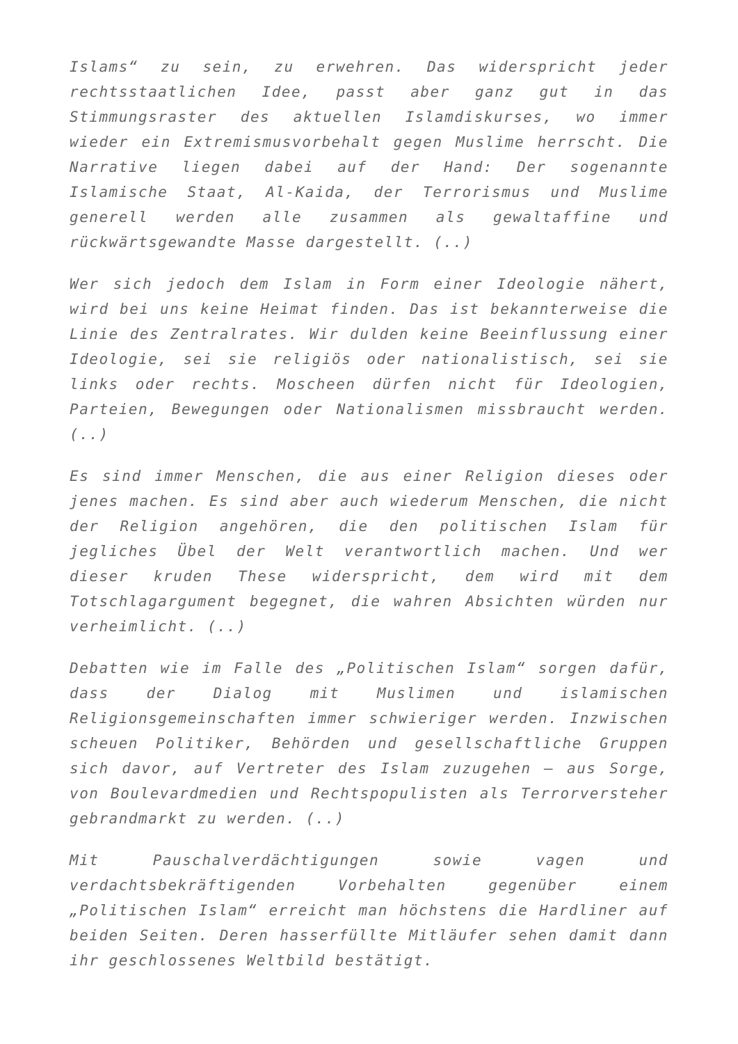Islams“ zu sein, zu erwehren. Das widerspricht jeder rechtsstaatlichen Idee, passt aber ganz gut in das Stimmungsraster des aktuellen Islamdiskurses, wo immer wieder ein Extremismusvorbehalt gegen Muslime herrscht. Die Narrative liegen dabei auf der Hand: Der sogenannte Islamische Staat, Al-Kaida, der Terrorismus und Muslime generell werden alle zusammen als gewaltaffine und rückwärtsgewandte Masse dargestellt. (..)
Wer sich jedoch dem Islam in Form einer Ideologie nähert, wird bei uns keine Heimat finden. Das ist bekannterweise die Linie des Zentralrates. Wir dulden keine Beeinflussung einer Ideologie, sei sie religiös oder nationalistisch, sei sie links oder rechts. Moscheen dürfen nicht für Ideologien, Parteien, Bewegungen oder Nationalismen missbraucht werden. (..)
Es sind immer Menschen, die aus einer Religion dieses oder jenes machen. Es sind aber auch wiederum Menschen, die nicht der Religion angehören, die den politischen Islam für jegliches Übel der Welt verantwortlich machen. Und wer dieser kruden These widerspricht, dem wird mit dem Totschlagargument begegnet, die wahren Absichten würden nur verheimlicht. (..)
Debatten wie im Falle des „Politischen Islam“ sorgen dafür, dass der Dialog mit Muslimen und islamischen Religionsgemeinschaften immer schwieriger werden. Inzwischen scheuen Politiker, Behörden und gesellschaftliche Gruppen sich davor, auf Vertreter des Islam zuzugehen – aus Sorge, von Boulevardmedien und Rechtspopulisten als Terrorversteher gebrandmarkt zu werden. (..)
Mit Pauschalverdächtigungen sowie vagen und verdachtsbekräftigenden Vorbehalten gegenüber einem „Politischen Islam“ erreicht man höchstens die Hardliner auf beiden Seiten. Deren hasserfüllte Mitläufer sehen damit dann ihr geschlossenes Weltbild bestätigt.